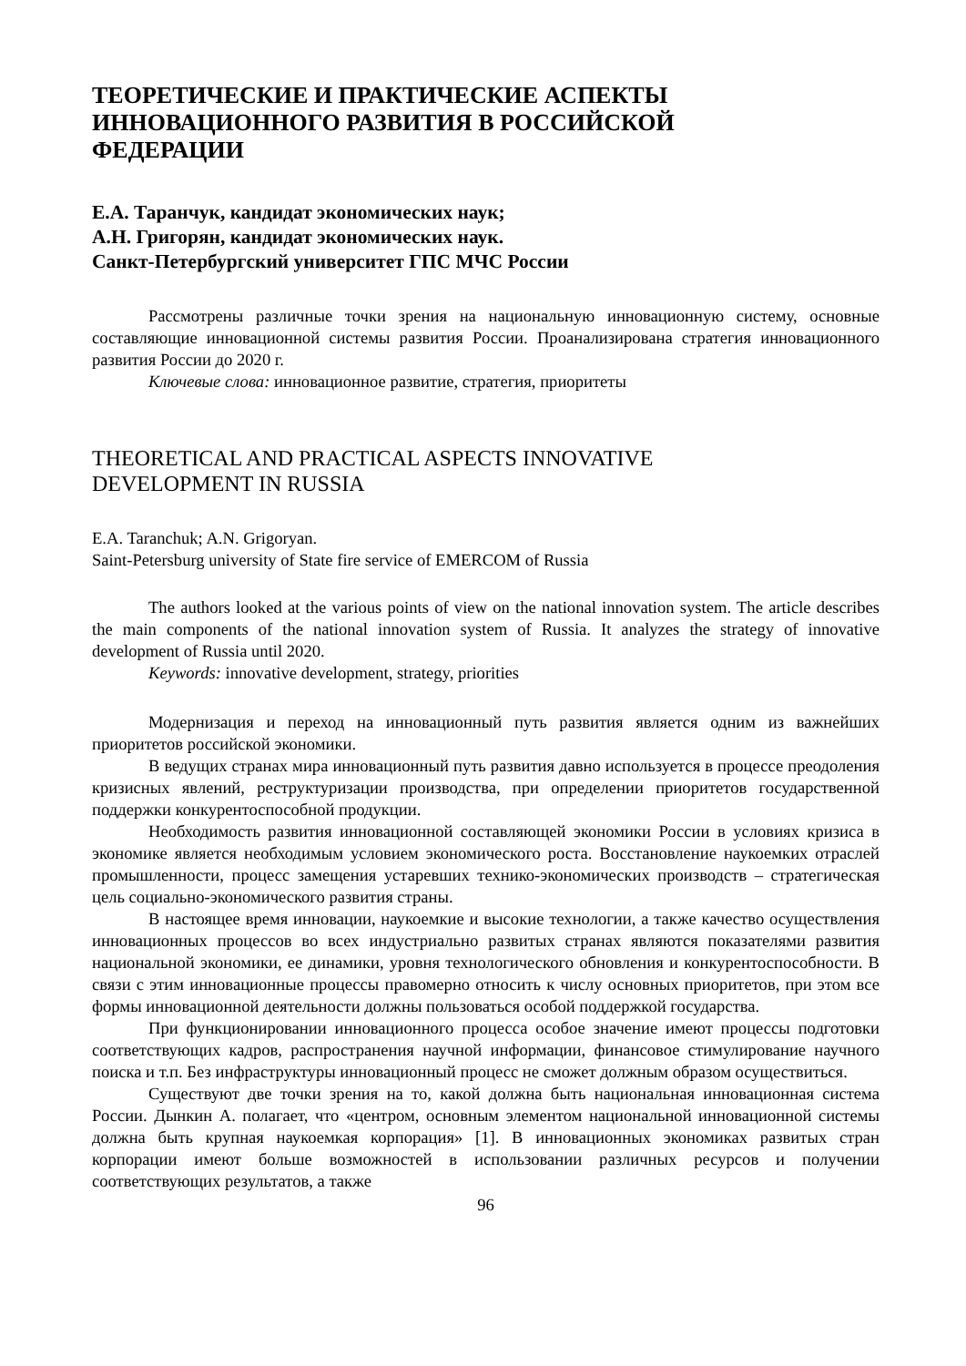ТЕОРЕТИЧЕСКИЕ И ПРАКТИЧЕСКИЕ АСПЕКТЫ
ИННОВАЦИОННОГО РАЗВИТИЯ В РОССИЙСКОЙ
ФЕДЕРАЦИИ
Е.А. Таранчук, кандидат экономических наук;
А.Н. Григорян, кандидат экономических наук.
Санкт-Петербургский университет ГПС МЧС России
Рассмотрены различные точки зрения на национальную инновационную систему, основные составляющие инновационной системы развития России. Проанализирована стратегия инновационного развития России до 2020 г.
Ключевые слова: инновационное развитие, стратегия, приоритеты
THEORETICAL AND PRACTICAL ASPECTS INNOVATIVE
DEVELOPMENT IN RUSSIA
E.A. Taranchuk; A.N. Grigoryan.
Saint-Petersburg university of State fire service of EMERCOM of Russia
The authors looked at the various points of view on the national innovation system. The article describes the main components of the national innovation system of Russia. It analyzes the strategy of innovative development of Russia until 2020.
Keywords: innovative development, strategy, priorities
Модернизация и переход на инновационный путь развития является одним из важнейших приоритетов российской экономики.
В ведущих странах мира инновационный путь развития давно используется в процессе преодоления кризисных явлений, реструктуризации производства, при определении приоритетов государственной поддержки конкурентоспособной продукции.
Необходимость развития инновационной составляющей экономики России в условиях кризиса в экономике является необходимым условием экономического роста. Восстановление наукоемких отраслей промышленности, процесс замещения устаревших технико-экономических производств – стратегическая цель социально-экономического развития страны.
В настоящее время инновации, наукоемкие и высокие технологии, а также качество осуществления инновационных процессов во всех индустриально развитых странах являются показателями развития национальной экономики, ее динамики, уровня технологического обновления и конкурентоспособности. В связи с этим инновационные процессы правомерно относить к числу основных приоритетов, при этом все формы инновационной деятельности должны пользоваться особой поддержкой государства.
При функционировании инновационного процесса особое значение имеют процессы подготовки соответствующих кадров, распространения научной информации, финансовое стимулирование научного поиска и т.п. Без инфраструктуры инновационный процесс не сможет должным образом осуществиться.
Существуют две точки зрения на то, какой должна быть национальная инновационная система России. Дынкин А. полагает, что «центром, основным элементом национальной инновационной системы должна быть крупная наукоемкая корпорация» [1]. В инновационных экономиках развитых стран корпорации имеют больше возможностей в использовании различных ресурсов и получении соответствующих результатов, а также
96